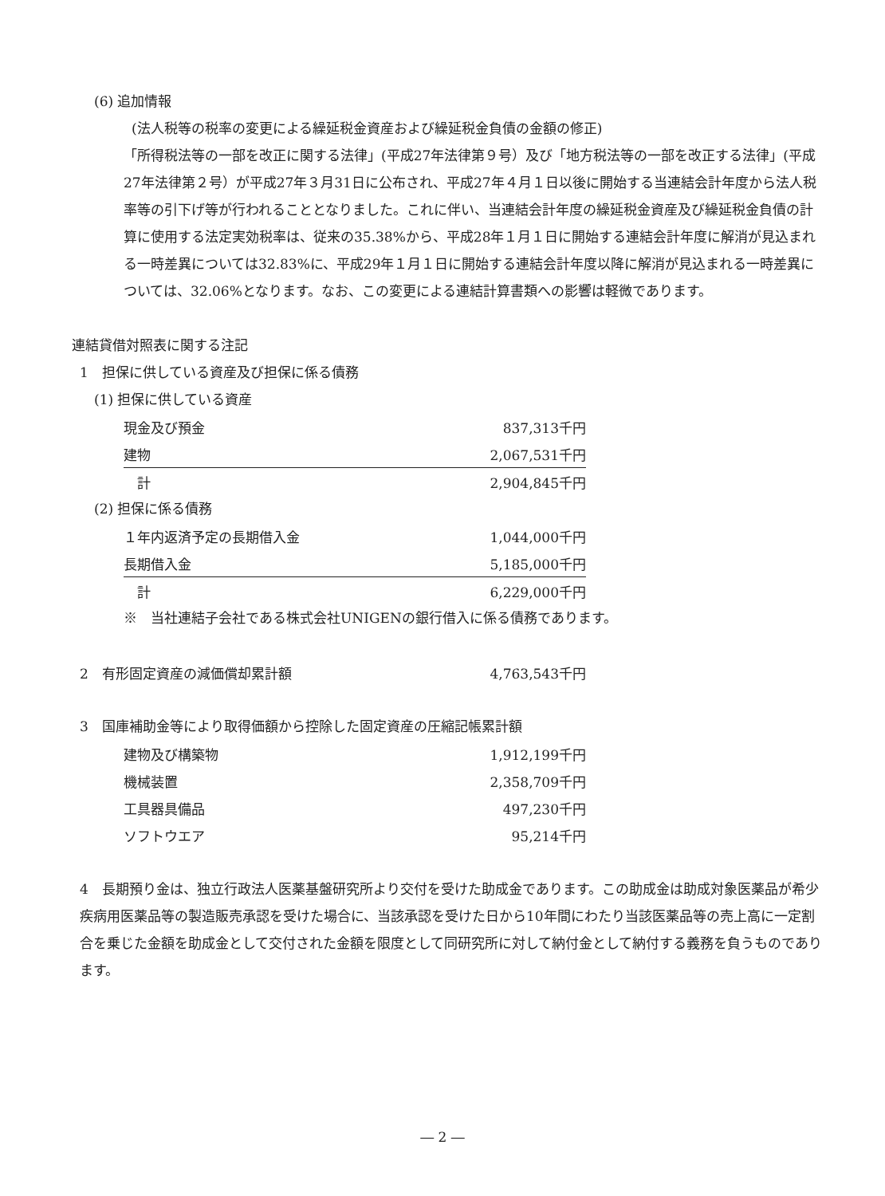(6) 追加情報
(法人税等の税率の変更による繰延税金資産および繰延税金負債の金額の修正)
「所得税法等の一部を改正に関する法律」(平成27年法律第９号）及び「地方税法等の一部を改正する法律」(平成27年法律第２号）が平成27年３月31日に公布され、平成27年４月１日以後に開始する当連結会計年度から法人税率等の引下げ等が行われることとなりました。これに伴い、当連結会計年度の繰延税金資産及び繰延税金負債の計算に使用する法定実効税率は、従来の35.38%から、平成28年１月１日に開始する連結会計年度に解消が見込まれる一時差異については32.83%に、平成29年１月１日に開始する連結会計年度以降に解消が見込まれる一時差異については、32.06%となります。なお、この変更による連結計算書類への影響は軽微であります。
連結貸借対照表に関する注記
1　担保に供している資産及び担保に係る債務
(1) 担保に供している資産
| 現金及び預金 | 837,313千円 |
| 建物 | 2,067,531千円 |
| 計 | 2,904,845千円 |
(2) 担保に係る債務
| １年内返済予定の長期借入金 | 1,044,000千円 |
| 長期借入金 | 5,185,000千円 |
| 計 | 6,229,000千円 |
※　当社連結子会社である株式会社UNIGENの銀行借入に係る債務であります。
| 2 有形固定資産の減価償却累計額 | 4,763,543千円 |
3　国庫補助金等により取得価額から控除した固定資産の圧縮記帳累計額
| 建物及び構築物 | 1,912,199千円 |
| 機械装置 | 2,358,709千円 |
| 工具器具備品 | 497,230千円 |
| ソフトウエア | 95,214千円 |
4　長期預り金は、独立行政法人医薬基盤研究所より交付を受けた助成金であります。この助成金は助成対象医薬品が希少疾病用医薬品等の製造販売承認を受けた場合に、当該承認を受けた日から10年間にわたり当該医薬品等の売上高に一定割合を乗じた金額を助成金として交付された金額を限度として同研究所に対して納付金として納付する義務を負うものであります。
― 2 ―